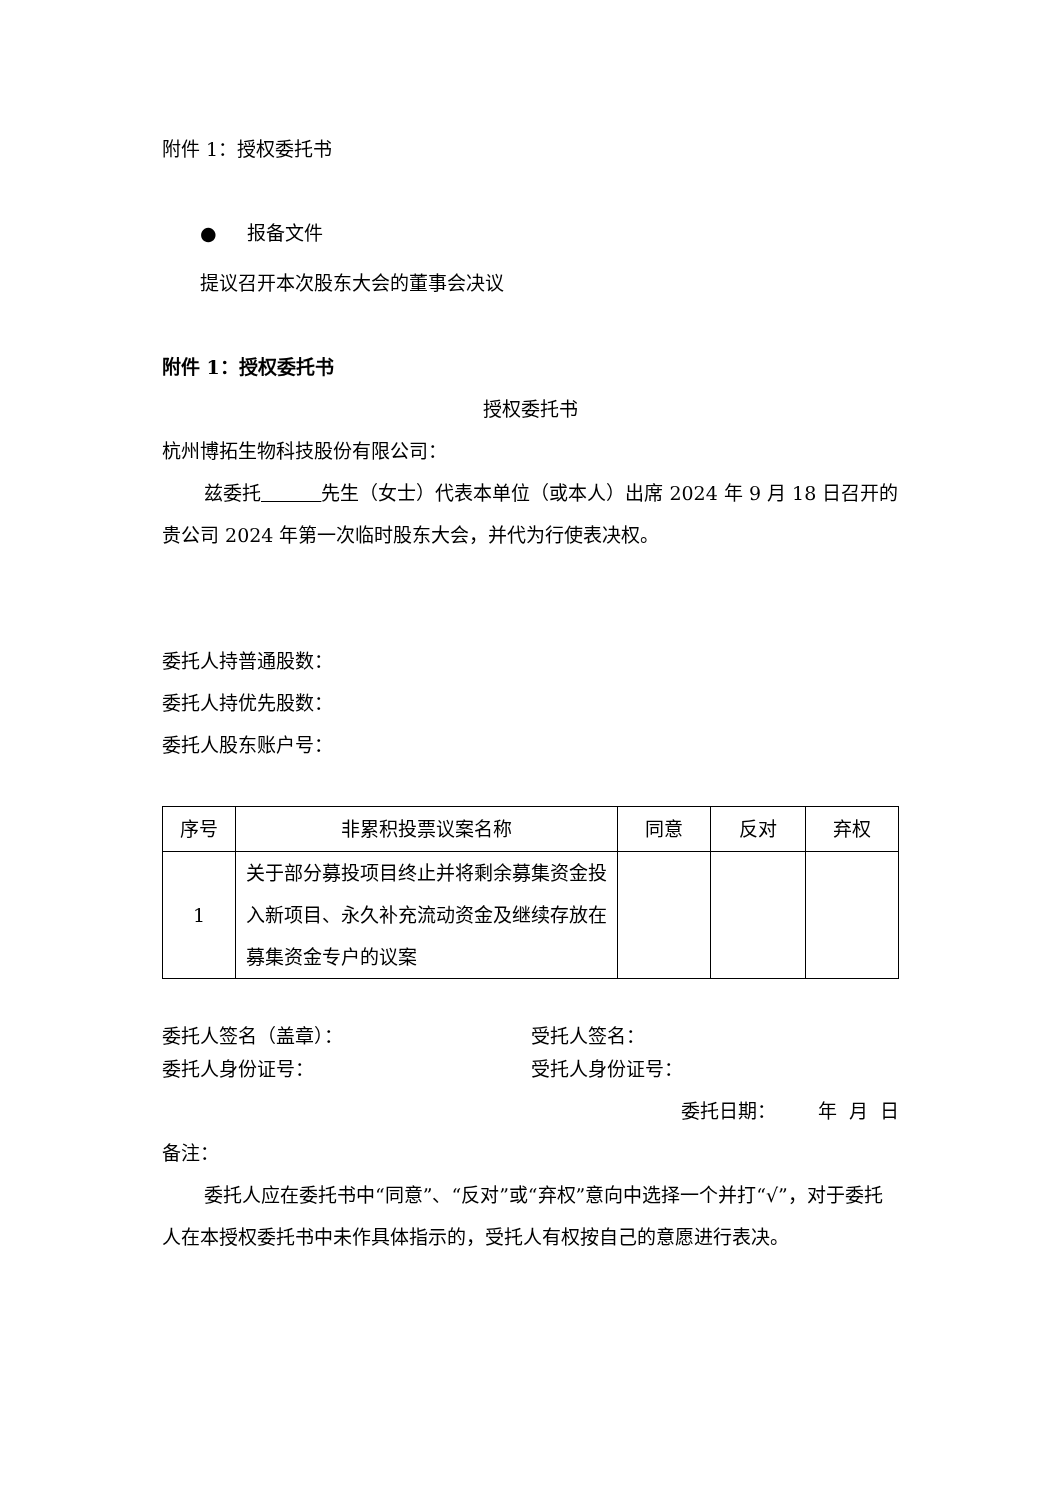附件 1：授权委托书
● 报备文件
提议召开本次股东大会的董事会决议
附件 1：授权委托书
授权委托书
杭州博拓生物科技股份有限公司：
兹委托 先生（女士）代表本单位（或本人）出席 2024 年 9 月 18 日召开的贵公司 2024 年第一次临时股东大会，并代为行使表决权。
委托人持普通股数：
委托人持优先股数：
委托人股东账户号：
| 序号 | 非累积投票议案名称 | 同意 | 反对 | 弃权 |
| --- | --- | --- | --- | --- |
| 1 | 关于部分募投项目终止并将剩余募集资金投入新项目、永久补充流动资金及继续存放在募集资金专户的议案 | | | |
委托人签名（盖章）： 受托人签名：
委托人身份证号： 受托人身份证号：
委托日期： 年 月 日
备注：
委托人应在委托书中“同意”、“反对”或“弃权”意向中选择一个并打“√”，对于委托人在本授权委托书中未作具体指示的，受托人有权按自己的意愿进行表决。